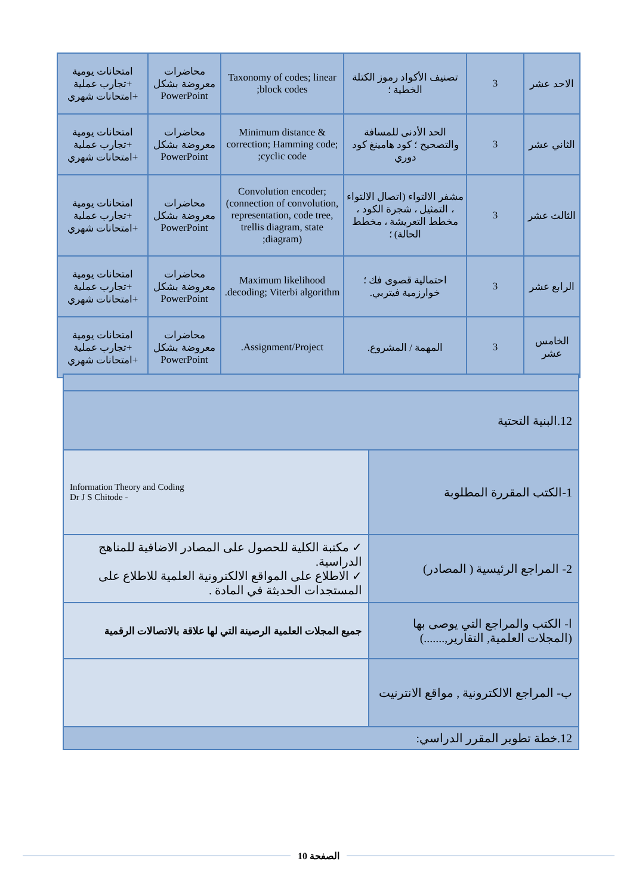| الاحد عشر | 3 | تصنيف الأكواد رموز الكتلة الخطية ؛ | Taxonomy of codes; linear block codes; | محاضرات معروضة بشكل PowerPoint | امتحانات يومية +تجارب عملية +امتحانات شهري |
| الثاني عشر | 3 | الحد الأدنى للمسافة والتصحيح ؛ كود هامينغ كود دوري | Minimum distance & correction; Hamming code; cyclic code; | محاضرات معروضة بشكل PowerPoint | امتحانات يومية +تجارب عملية +امتحانات شهري |
| الثالث عشر | 3 | مشفر الالتواء (اتصال الالتواء ، التمثيل ، شجرة الكود ، مخطط التعريشة ، مخطط الحالة) ؛ | Convolution encoder; (connection of convolution, representation, code tree, trellis diagram, state diagram); | محاضرات معروضة بشكل PowerPoint | امتحانات يومية +تجارب عملية +امتحانات شهري |
| الرابع عشر | 3 | احتمالية قصوى فك ؛ خوارزمية فيتربي. | Maximum likelihood decoding; Viterbi algorithm. | محاضرات معروضة بشكل PowerPoint | امتحانات يومية +تجارب عملية +امتحانات شهري |
| الخامس عشر | 3 | المهمة / المشروع. | Assignment/Project. | محاضرات معروضة بشكل PowerPoint | امتحانات يومية +تجارب عملية +امتحانات شهري |
| 12.البنية التحتية | |
| 1-الكتب المقررة المطلوبة | Information Theory and Coding Dr J S Chitode - |
| 2- المراجع الرئيسية ( المصادر) | ✓ مكتبة الكلية للحصول على المصادر الاضافية للمناهج الدراسية. ✓ الاطلاع على المواقع الالكترونية العلمية للاطلاع على المستجدات الحديثة في المادة . |
| ا- الكتب والمراجع التي يوصى بها (المجلات العلمية, التقارير,.......) | جميع المجلات العلمية الرصينة التي لها علاقة بالاتصالات الرقمية |
| ب- المراجع الالكترونية , مواقع الانترنيت | |
| 12.خطة تطوير المقرر الدراسي: | |
الصفحة 10